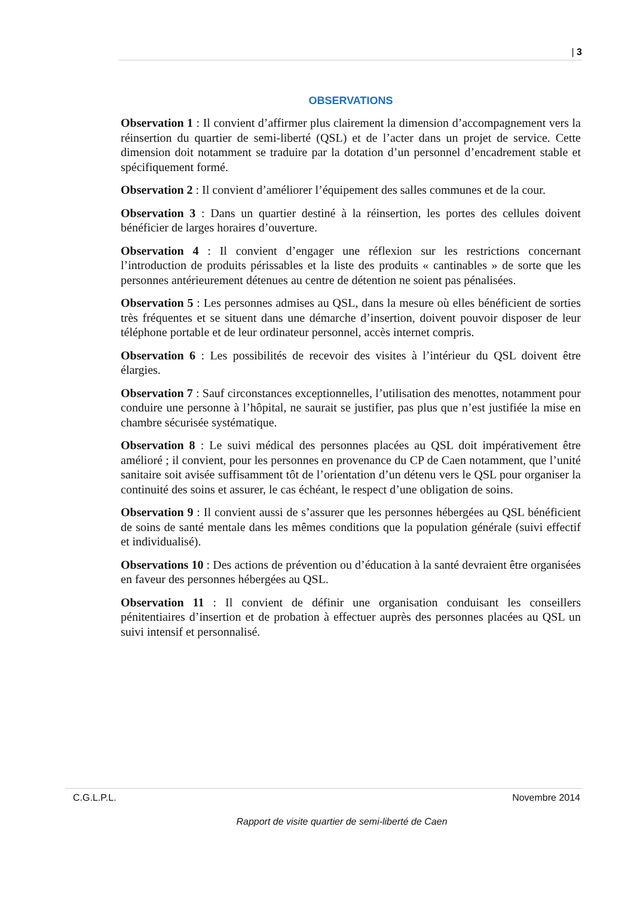| 3
OBSERVATIONS
Observation 1 : Il convient d’affirmer plus clairement la dimension d’accompagnement vers la réinsertion du quartier de semi-liberté (QSL) et de l’acter dans un projet de service. Cette dimension doit notamment se traduire par la dotation d’un personnel d’encadrement stable et spécifiquement formé.
Observation 2 : Il convient d’améliorer l’équipement des salles communes et de la cour.
Observation 3 : Dans un quartier destiné à la réinsertion, les portes des cellules doivent bénéficier de larges horaires d’ouverture.
Observation 4 : Il convient d’engager une réflexion sur les restrictions concernant l’introduction de produits périssables et la liste des produits « cantinables » de sorte que les personnes antérieurement détenues au centre de détention ne soient pas pénalisées.
Observation 5 : Les personnes admises au QSL, dans la mesure où elles bénéficient de sorties très fréquentes et se situent dans une démarche d’insertion, doivent pouvoir disposer de leur téléphone portable et de leur ordinateur personnel, accès internet compris.
Observation 6 : Les possibilités de recevoir des visites à l’intérieur du QSL doivent être élargies.
Observation 7 : Sauf circonstances exceptionnelles, l’utilisation des menottes, notamment pour conduire une personne à l’hôpital, ne saurait se justifier, pas plus que n’est justifiée la mise en chambre sécurisée systématique.
Observation 8 : Le suivi médical des personnes placées au QSL doit impérativement être amélioré ; il convient, pour les personnes en provenance du CP de Caen notamment, que l’unité sanitaire soit avisée suffisamment tôt de l’orientation d’un détenu vers le QSL pour organiser la continuité des soins et assurer, le cas échéant, le respect d’une obligation de soins.
Observation 9 : Il convient aussi de s’assurer que les personnes hébergées au QSL bénéficient de soins de santé mentale dans les mêmes conditions que la population générale (suivi effectif et individualisé).
Observations 10 : Des actions de prévention ou d’éducation à la santé devraient être organisées en faveur des personnes hébergées au QSL.
Observation 11 : Il convient de définir une organisation conduisant les conseillers pénitentiaires d’insertion et de probation à effectuer auprès des personnes placées au QSL un suivi intensif et personnalisé.
C.G.L.P.L. Novembre 2014
Rapport de visite quartier de semi-liberté de Caen